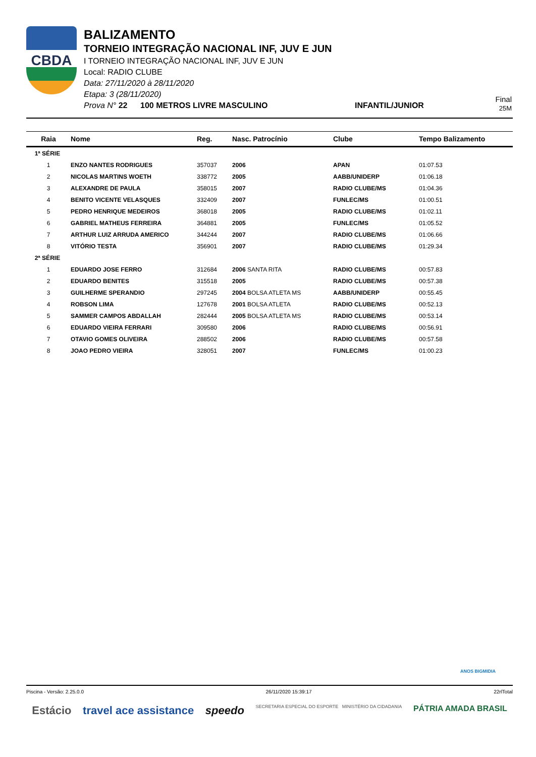CBDA
BALIZAMENTO
TORNEIO INTEGRAÇÃO NACIONAL INF, JUV E JUN
I TORNEIO INTEGRAÇÃO NACIONAL INF, JUV E JUN
Local: RADIO CLUBE
Data: 27/11/2020 à 28/11/2020
Etapa: 3 (28/11/2020)
Prova N° 22 100 METROS LIVRE MASCULINO INFANTIL/JUNIOR
Final
25M
| Raia | Nome | Reg. | Nasc. Patrocínio | Clube | Tempo Balizamento |
| --- | --- | --- | --- | --- | --- |
| 1ª SÉRIE | | | | | |
| 1 | ENZO NANTES RODRIGUES | 357037 | 2006 | APAN | 01:07.53 |
| 2 | NICOLAS MARTINS WOETH | 338772 | 2005 | AABB/UNIDERP | 01:06.18 |
| 3 | ALEXANDRE DE PAULA | 358015 | 2007 | RADIO CLUBE/MS | 01:04.36 |
| 4 | BENITO VICENTE VELASQUES | 332409 | 2007 | FUNLEC/MS | 01:00.51 |
| 5 | PEDRO HENRIQUE MEDEIROS | 368018 | 2005 | RADIO CLUBE/MS | 01:02.11 |
| 6 | GABRIEL MATHEUS FERREIRA | 364881 | 2005 | FUNLEC/MS | 01:05.52 |
| 7 | ARTHUR LUIZ ARRUDA AMERICO | 344244 | 2007 | RADIO CLUBE/MS | 01:06.66 |
| 8 | VITÓRIO TESTA | 356901 | 2007 | RADIO CLUBE/MS | 01:29.34 |
| 2ª SÉRIE | | | | | |
| 1 | EDUARDO JOSE FERRO | 312684 | 2006 SANTA RITA | RADIO CLUBE/MS | 00:57.83 |
| 2 | EDUARDO BENITES | 315518 | 2005 | RADIO CLUBE/MS | 00:57.38 |
| 3 | GUILHERME SPERANDIO | 297245 | 2004 BOLSA ATLETA MS | AABB/UNIDERP | 00:55.45 |
| 4 | ROBSON LIMA | 127678 | 2001 BOLSA ATLETA | RADIO CLUBE/MS | 00:52.13 |
| 5 | SAMMER CAMPOS ABDALLAH | 282444 | 2005 BOLSA ATLETA MS | RADIO CLUBE/MS | 00:53.14 |
| 6 | EDUARDO VIEIRA FERRARI | 309580 | 2006 | RADIO CLUBE/MS | 00:56.91 |
| 7 | OTAVIO GOMES OLIVEIRA | 288502 | 2006 | RADIO CLUBE/MS | 00:57.58 |
| 8 | JOAO PEDRO VIEIRA | 328051 | 2007 | FUNLEC/MS | 01:00.23 |
ANOS BIGMIDIA
Piscina - Versão: 2.25.0.0 26/11/2020 15:39:17 22rlTotal
Estácio travel ace assistance speedo SECRETARIA ESPECIAL DO ESPORTE MINISTÉRIO DA CIDADANIA PÁTRIA AMADA BRASIL